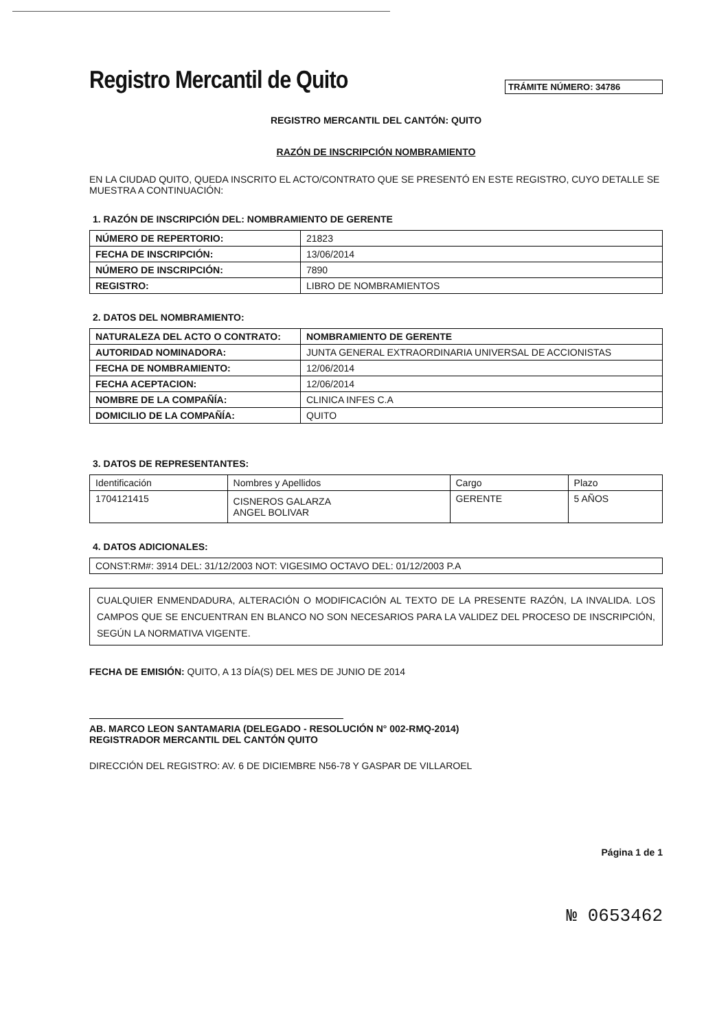Registro Mercantil de Quito
TRÁMITE NÚMERO: 34786
REGISTRO MERCANTIL DEL CANTÓN: QUITO
RAZÓN DE INSCRIPCIÓN NOMBRAMIENTO
EN LA CIUDAD QUITO, QUEDA INSCRITO EL ACTO/CONTRATO QUE SE PRESENTÓ EN ESTE REGISTRO, CUYO DETALLE SE MUESTRA A CONTINUACIÓN:
1. RAZÓN DE INSCRIPCIÓN DEL: NOMBRAMIENTO DE GERENTE
| NÚMERO DE REPERTORIO: | 21823 |
| FECHA DE INSCRIPCIÓN: | 13/06/2014 |
| NÚMERO DE INSCRIPCIÓN: | 7890 |
| REGISTRO: | LIBRO DE NOMBRAMIENTOS |
2. DATOS DEL NOMBRAMIENTO:
| NATURALEZA DEL ACTO O CONTRATO: | NOMBRAMIENTO DE GERENTE |
| AUTORIDAD NOMINADORA: | JUNTA GENERAL EXTRAORDINARIA UNIVERSAL DE ACCIONISTAS |
| FECHA DE NOMBRAMIENTO: | 12/06/2014 |
| FECHA ACEPTACION: | 12/06/2014 |
| NOMBRE DE LA COMPAÑÍA: | CLINICA INFES C.A |
| DOMICILIO DE LA COMPAÑÍA: | QUITO |
3. DATOS DE REPRESENTANTES:
| Identificación | Nombres y Apellidos | Cargo | Plazo |
| 1704121415 | CISNEROS GALARZA ANGEL BOLIVAR | GERENTE | 5 AÑOS |
4. DATOS ADICIONALES:
| CONST:RM#: 3914 DEL: 31/12/2003 NOT: VIGESIMO OCTAVO DEL: 01/12/2003 P.A |
CUALQUIER ENMENDADURA, ALTERACIÓN O MODIFICACIÓN AL TEXTO DE LA PRESENTE RAZÓN, LA INVALIDA. LOS CAMPOS QUE SE ENCUENTRAN EN BLANCO NO SON NECESARIOS PARA LA VALIDEZ DEL PROCESO DE INSCRIPCIÓN, SEGÚN LA NORMATIVA VIGENTE.
FECHA DE EMISIÓN: QUITO, A 13 DÍA(S) DEL MES DE JUNIO DE 2014
AB. MARCO LEON SANTAMARIA (DELEGADO - RESOLUCIÓN N° 002-RMQ-2014)
REGISTRADOR MERCANTIL DEL CANTÓN QUITO
DIRECCIÓN DEL REGISTRO: AV. 6 DE DICIEMBRE N56-78 Y GASPAR DE VILLAROEL
Página 1 de 1
№ 0653462